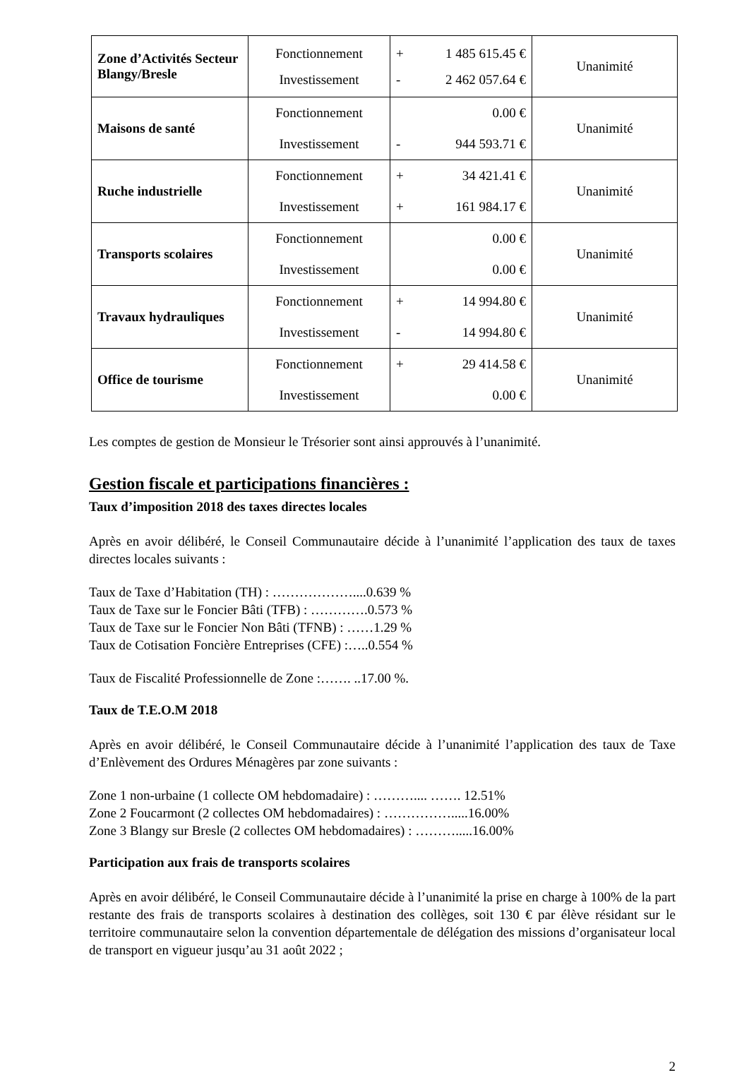| Zone d’Activités Secteur Blangy/Bresle | Fonctionnement Investissement | + 1 485 615.45 € - 2 462 057.64 € | Unanimité |
| Maisons de santé | Fonctionnement Investissement | 0.00 € - 944 593.71 € | Unanimité |
| Ruche industrielle | Fonctionnement Investissement | + 34 421.41 € + 161 984.17 € | Unanimité |
| Transports scolaires | Fonctionnement Investissement | 0.00 € 0.00 € | Unanimité |
| Travaux hydrauliques | Fonctionnement Investissement | + 14 994.80 € - 14 994.80 € | Unanimité |
| Office de tourisme | Fonctionnement Investissement | + 29 414.58 € 0.00 € | Unanimité |
Les comptes de gestion de Monsieur le Trésorier sont ainsi approuvés à l’unanimité.
Gestion fiscale et participations financières :
Taux d’imposition 2018 des taxes directes locales
Après en avoir délibéré, le Conseil Communautaire décide à l’unanimité l’application des taux de taxes directes locales suivants :
Taux de Taxe d’Habitation (TH) : ………………....0.639 %
Taux de Taxe sur le Foncier Bâti (TFB) : ………….0.573 %
Taux de Taxe sur le Foncier Non Bâti (TFNB) : ……1.29 %
Taux de Cotisation Foncière Entreprises (CFE) :…..0.554 %
Taux de Fiscalité Professionnelle de Zone :……. ..17.00 %.
Taux de T.E.O.M 2018
Après en avoir délibéré, le Conseil Communautaire décide à l’unanimité l’application des taux de Taxe d’Enlèvement des Ordures Ménagères par zone suivants :
Zone 1 non-urbaine (1 collecte OM hebdomadaire) : ……….... ……. 12.51%
Zone 2 Foucarmont (2 collectes OM hebdomadaires) : …………….....16.00%
Zone 3 Blangy sur Bresle (2 collectes OM hebdomadaires) : ……….....16.00%
Participation aux frais de transports scolaires
Après en avoir délibéré, le Conseil Communautaire décide à l’unanimité la prise en charge à 100% de la part restante des frais de transports scolaires à destination des collèges, soit 130 € par élève résidant sur le territoire communautaire selon la convention départementale de délégation des missions d’organisateur local de transport en vigueur jusqu’au 31 août 2022 ;
2